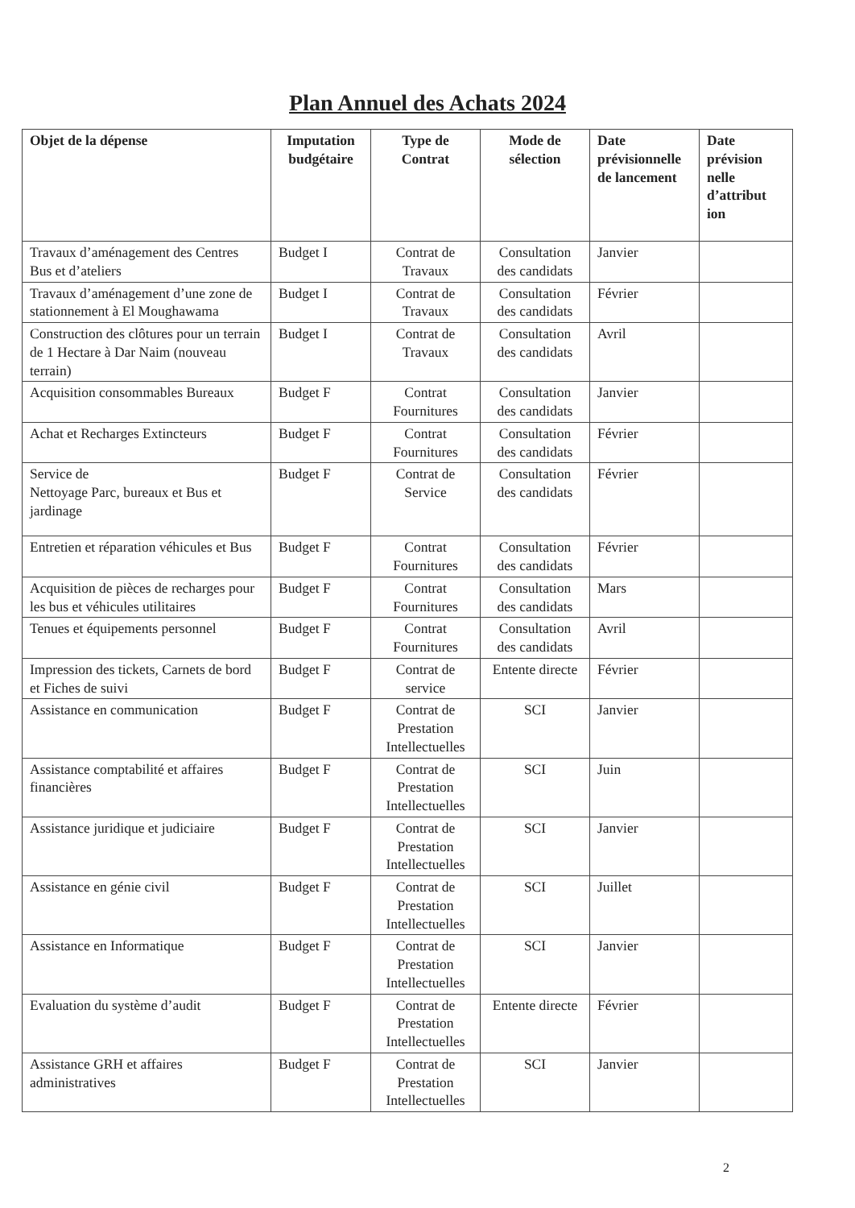Plan Annuel des Achats 2024
| Objet de la dépense | Imputation budgétaire | Type de Contrat | Mode de sélection | Date prévisionnelle de lancement | Date prévision nelle d’attribut ion |
| --- | --- | --- | --- | --- | --- |
| Travaux d’aménagement des Centres Bus et d’ateliers | Budget I | Contrat de Travaux | Consultation des candidats | Janvier | |
| Travaux d’aménagement d’une zone de stationnement à El Moughawama | Budget I | Contrat de Travaux | Consultation des candidats | Février | |
| Construction des clôtures pour un terrain de 1 Hectare à Dar Naim (nouveau terrain) | Budget I | Contrat de Travaux | Consultation des candidats | Avril | |
| Acquisition consommables Bureaux | Budget F | Contrat Fournitures | Consultation des candidats | Janvier | |
| Achat et Recharges Extincteurs | Budget F | Contrat Fournitures | Consultation des candidats | Février | |
| Service de Nettoyage Parc, bureaux et Bus et jardinage | Budget F | Contrat de Service | Consultation des candidats | Février | |
| Entretien et réparation véhicules et Bus | Budget F | Contrat Fournitures | Consultation des candidats | Février | |
| Acquisition de pièces de recharges pour les bus et véhicules utilitaires | Budget F | Contrat Fournitures | Consultation des candidats | Mars | |
| Tenues et équipements personnel | Budget F | Contrat Fournitures | Consultation des candidats | Avril | |
| Impression des tickets, Carnets de bord et Fiches de suivi | Budget F | Contrat de service | Entente directe | Février | |
| Assistance en communication | Budget F | Contrat de Prestation Intellectuelles | SCI | Janvier | |
| Assistance comptabilité et affaires financières | Budget F | Contrat de Prestation Intellectuelles | SCI | Juin | |
| Assistance juridique et judiciaire | Budget F | Contrat de Prestation Intellectuelles | SCI | Janvier | |
| Assistance en génie civil | Budget F | Contrat de Prestation Intellectuelles | SCI | Juillet | |
| Assistance en Informatique | Budget F | Contrat de Prestation Intellectuelles | SCI | Janvier | |
| Evaluation du système d’audit | Budget F | Contrat de Prestation Intellectuelles | Entente directe | Février | |
| Assistance GRH et affaires administratives | Budget F | Contrat de Prestation Intellectuelles | SCI | Janvier | |
2